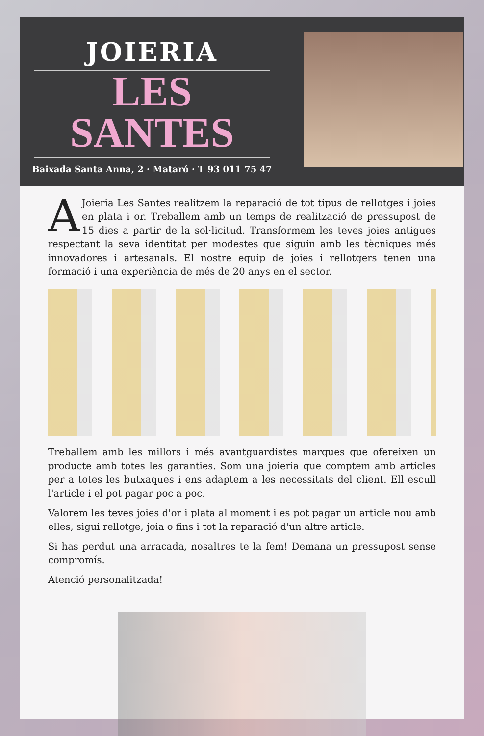JOIERIA
LES
SANTES
Baixada Santa Anna, 2 · Mataró · T 93 011 75 47
AJoieria Les Santes realitzem la reparació de tot tipus de rellotges i joies en plata i or. Treballem amb un temps de realització de pressupost de 15 dies a partir de la sol·licitud. Transformem les teves joies antigues respectant la seva identitat per modestes que siguin amb les tècniques més innovadores i artesanals. El nostre equip de joies i rellotgers tenen una formació i una experiència de més de 20 anys en el sector.
Treballem amb les millors i més avantguardistes marques que ofereixen un producte amb totes les garanties. Som una joieria que comptem amb articles per a totes les butxaques i ens adaptem a les necessitats del client. Ell escull l'article i el pot pagar poc a poc.
Valorem les teves joies d'or i plata al moment i es pot pagar un article nou amb elles, sigui rellotge, joia o fins i tot la reparació d'un altre article.
Si has perdut una arracada, nosaltres te la fem! Demana un pressupost sense compromís.
Atenció personalitzada!